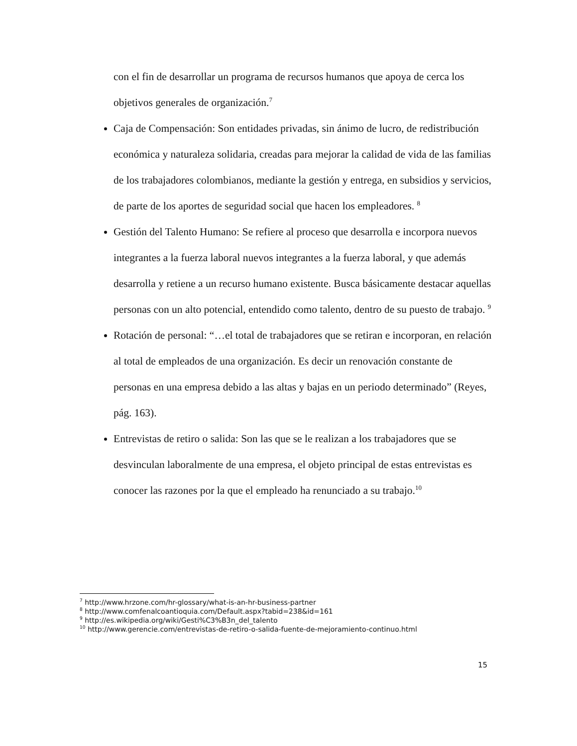con el fin de desarrollar un programa de recursos humanos que apoya de cerca los objetivos generales de organización.<sup>7</sup>
Caja de Compensación: Son entidades privadas, sin ánimo de lucro, de redistribución económica y naturaleza solidaria, creadas para mejorar la calidad de vida de las familias de los trabajadores colombianos, mediante la gestión y entrega, en subsidios y servicios, de parte de los aportes de seguridad social que hacen los empleadores. <sup>8</sup>
Gestión del Talento Humano: Se refiere al proceso que desarrolla e incorpora nuevos integrantes a la fuerza laboral nuevos integrantes a la fuerza laboral, y que además desarrolla y retiene a un recurso humano existente. Busca básicamente destacar aquellas personas con un alto potencial, entendido como talento, dentro de su puesto de trabajo. <sup>9</sup>
Rotación de personal: “…el total de trabajadores que se retiran e incorporan, en relación al total de empleados de una organización. Es decir un renovación constante de personas en una empresa debido a las altas y bajas en un periodo determinado” (Reyes, pág. 163).
Entrevistas de retiro o salida: Son las que se le realizan a los trabajadores que se desvinculan laboralmente de una empresa, el objeto principal de estas entrevistas es conocer las razones por la que el empleado ha renunciado a su trabajo.<sup>10</sup>
<sup>7</sup> http://www.hrzone.com/hr-glossary/what-is-an-hr-business-partner
<sup>8</sup> http://www.comfenalcoantioquia.com/Default.aspx?tabid=238&id=161
<sup>9</sup> http://es.wikipedia.org/wiki/Gesti%C3%B3n_del_talento
<sup>10</sup> http://www.gerencie.com/entrevistas-de-retiro-o-salida-fuente-de-mejoramiento-continuo.html
15